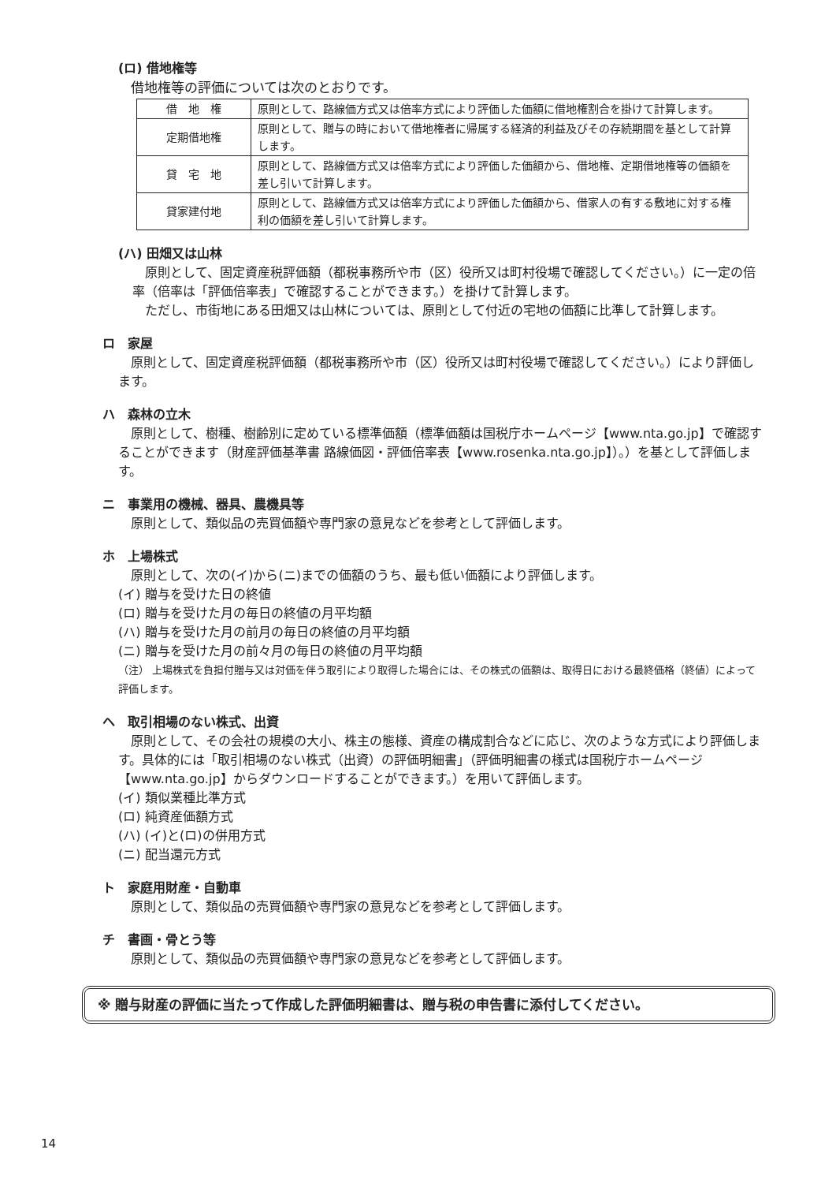(ロ) 借地権等
借地権等の評価については次のとおりです。
| 借 地 権 | 原則として、路線価方式又は倍率方式により評価した価額に借地権割合を掛けて計算します。 |
| 定期借地権 | 原則として、贈与の時において借地権者に帰属する経済的利益及びその存続期間を基として計算します。 |
| 貸 宅 地 | 原則として、路線価方式又は倍率方式により評価した価額から、借地権、定期借地権等の価額を差し引いて計算します。 |
| 貸家建付地 | 原則として、路線価方式又は倍率方式により評価した価額から、借家人の有する敷地に対する権利の価額を差し引いて計算します。 |
(ハ) 田畑又は山林
　原則として、固定資産税評価額（都税事務所や市（区）役所又は町村役場で確認してください。）に一定の倍率（倍率は「評価倍率表」で確認することができます。）を掛けて計算します。
　ただし、市街地にある田畑又は山林については、原則として付近の宅地の価額に比準して計算します。
ロ　家屋
　原則として、固定資産税評価額（都税事務所や市（区）役所又は町村役場で確認してください。）により評価します。
ハ　森林の立木
　原則として、樹種、樹齢別に定めている標準価額（標準価額は国税庁ホームページ【www.nta.go.jp】で確認することができます（財産評価基準書 路線価図・評価倍率表【www.rosenka.nta.go.jp】）。）を基として評価します。
ニ　事業用の機械、器具、農機具等
原則として、類似品の売買価額や専門家の意見などを参考として評価します。
ホ　上場株式
原則として、次の(イ)から(ニ)までの価額のうち、最も低い価額により評価します。
(イ) 贈与を受けた日の終値
(ロ) 贈与を受けた月の毎日の終値の月平均額
(ハ) 贈与を受けた月の前月の毎日の終値の月平均額
(ニ) 贈与を受けた月の前々月の毎日の終値の月平均額
（注） 上場株式を負担付贈与又は対価を伴う取引により取得した場合には、その株式の価額は、取得日における最終価格（終値）によって評価します。
ヘ　取引相場のない株式、出資
　原則として、その会社の規模の大小、株主の態様、資産の構成割合などに応じ、次のような方式により評価します。具体的には「取引相場のない株式（出資）の評価明細書」（評価明細書の様式は国税庁ホームページ【www.nta.go.jp】からダウンロードすることができます。）を用いて評価します。
(イ) 類似業種比準方式
(ロ) 純資産価額方式
(ハ) (イ)と(ロ)の併用方式
(ニ) 配当還元方式
ト　家庭用財産・自動車
原則として、類似品の売買価額や専門家の意見などを参考として評価します。
チ　書画・骨とう等
原則として、類似品の売買価額や専門家の意見などを参考として評価します。
※ 贈与財産の評価に当たって作成した評価明細書は、贈与税の申告書に添付してください。
14